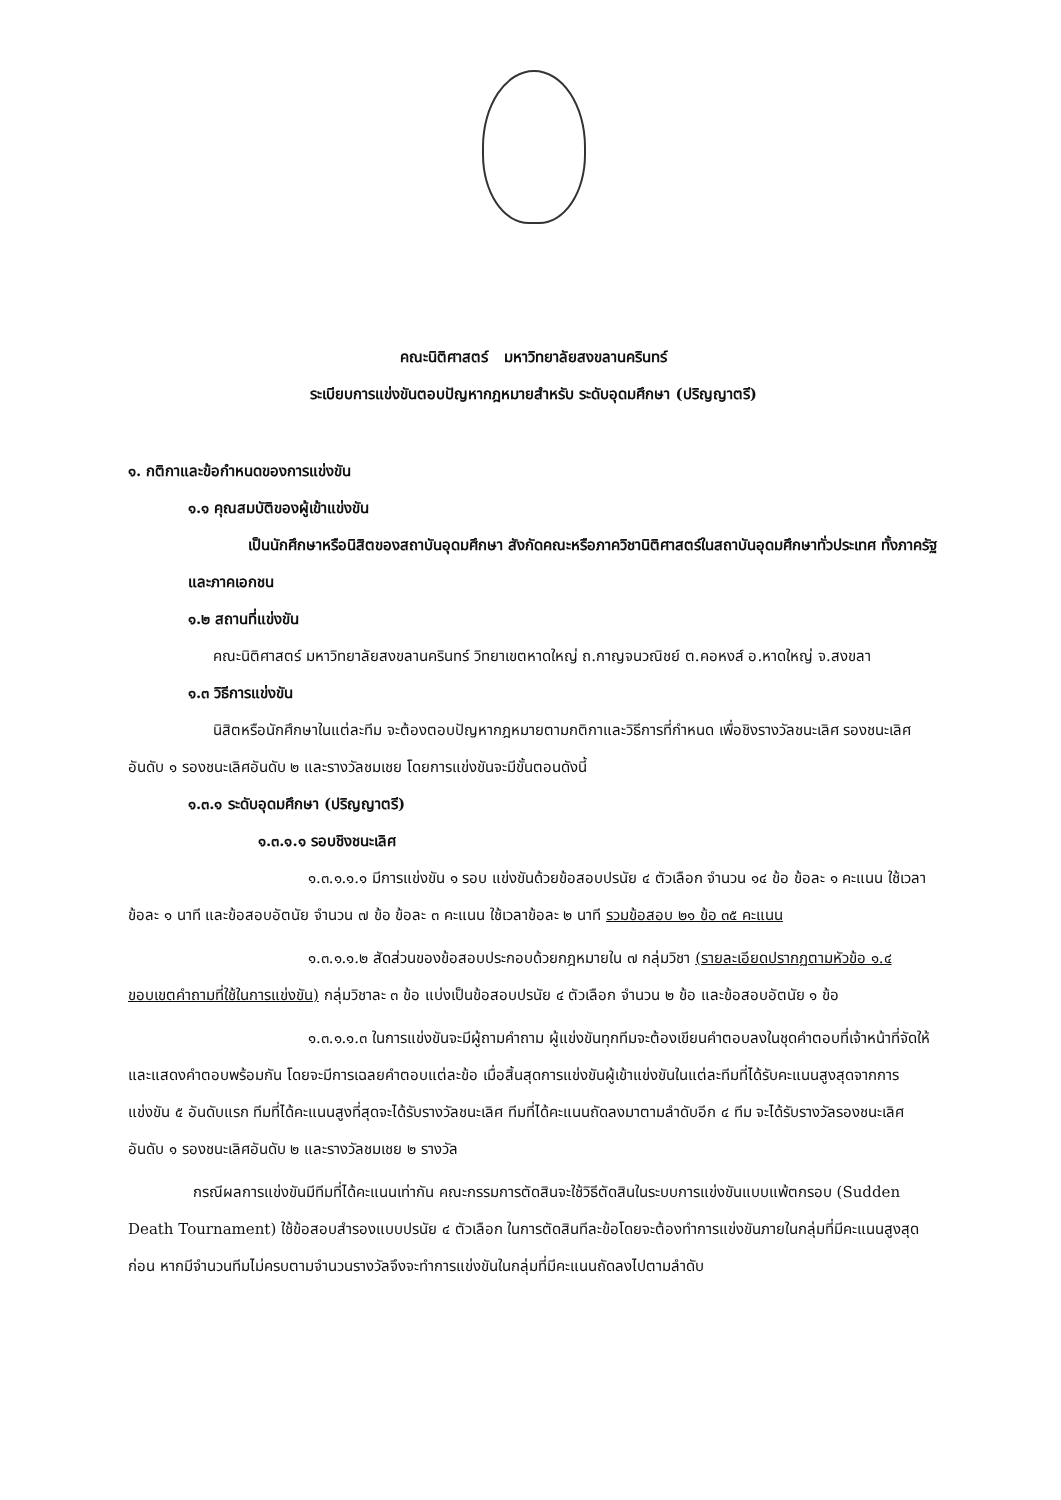คณะนิติศาสตร์ มหาวิทยาลัยสงขลานครินทร์
ระเบียบการแข่งขันตอบปัญหากฎหมายสำหรับ ระดับอุดมศึกษา (ปริญญาตรี)
๑. กติกาและข้อกำหนดของการแข่งขัน
๑.๑ คุณสมบัติของผู้เข้าแข่งขัน
เป็นนักศึกษาหรือนิสิตของสถาบันอุดมศึกษา สังกัดคณะหรือภาควิชานิติศาสตร์ในสถาบันอุดมศึกษาทั่วประเทศ ทั้งภาครัฐและภาคเอกชน
๑.๒ สถานที่แข่งขัน
คณะนิติศาสตร์ มหาวิทยาลัยสงขลานครินทร์ วิทยาเขตหาดใหญ่ ถ.กาญจนวณิชย์ ต.คอหงส์ อ.หาดใหญ่ จ.สงขลา
๑.๓ วิธีการแข่งขัน
นิสิตหรือนักศึกษาในแต่ละทีม จะต้องตอบปัญหากฎหมายตามกติกาและวิธีการที่กำหนด เพื่อชิงรางวัลชนะเลิศ รองชนะเลิศอันดับ ๑ รองชนะเลิศอันดับ ๒ และรางวัลชมเชย โดยการแข่งขันจะมีขั้นตอนดังนี้
๑.๓.๑ ระดับอุดมศึกษา (ปริญญาตรี)
๑.๓.๑.๑ รอบชิงชนะเลิศ
๑.๓.๑.๑.๑ มีการแข่งขัน ๑ รอบ แข่งขันด้วยข้อสอบปรนัย ๔ ตัวเลือก จำนวน ๑๔ ข้อ ข้อละ ๑ คะแนน ใช้เวลาข้อละ ๑ นาที และข้อสอบอัตนัย จำนวน ๗ ข้อ ข้อละ ๓ คะแนน ใช้เวลาข้อละ ๒ นาที รวมข้อสอบ ๒๑ ข้อ ๓๕ คะแนน
๑.๓.๑.๑.๒ สัดส่วนของข้อสอบประกอบด้วยกฎหมายใน ๗ กลุ่มวิชา (รายละเอียดปรากฏตามหัวข้อ ๑.๔ ขอบเขตคำถามที่ใช้ในการแข่งขัน) กลุ่มวิชาละ ๓ ข้อ แบ่งเป็นข้อสอบปรนัย ๔ ตัวเลือก จำนวน ๒ ข้อ และข้อสอบอัตนัย ๑ ข้อ
๑.๓.๑.๑.๓ ในการแข่งขันจะมีผู้ถามคำถาม ผู้แข่งขันทุกทีมจะต้องเขียนคำตอบลงในชุดคำตอบที่เจ้าหน้าที่จัดให้และแสดงคำตอบพร้อมกัน โดยจะมีการเฉลยคำตอบแต่ละข้อ เมื่อสิ้นสุดการแข่งขันผู้เข้าแข่งขันในแต่ละทีมที่ได้รับคะแนนสูงสุดจากการแข่งขัน ๕ อันดับแรก ทีมที่ได้คะแนนสูงที่สุดจะได้รับรางวัลชนะเลิศ ทีมที่ได้คะแนนถัดลงมาตามลำดับอีก ๔ ทีม จะได้รับรางวัลรองชนะเลิศอันดับ ๑ รองชนะเลิศอันดับ ๒ และรางวัลชมเชย ๒ รางวัล
กรณีผลการแข่งขันมีทีมที่ได้คะแนนเท่ากัน คณะกรรมการตัดสินจะใช้วิธีตัดสินในระบบการแข่งขันแบบแพ้ตกรอบ (Sudden Death Tournament) ใช้ข้อสอบสำรองแบบปรนัย ๔ ตัวเลือก ในการตัดสินทีละข้อโดยจะต้องทำการแข่งขันภายในกลุ่มที่มีคะแนนสูงสุดก่อน หากมีจำนวนทีมไม่ครบตามจำนวนรางวัลจึงจะทำการแข่งขันในกลุ่มที่มีคะแนนถัดลงไปตามลำดับ